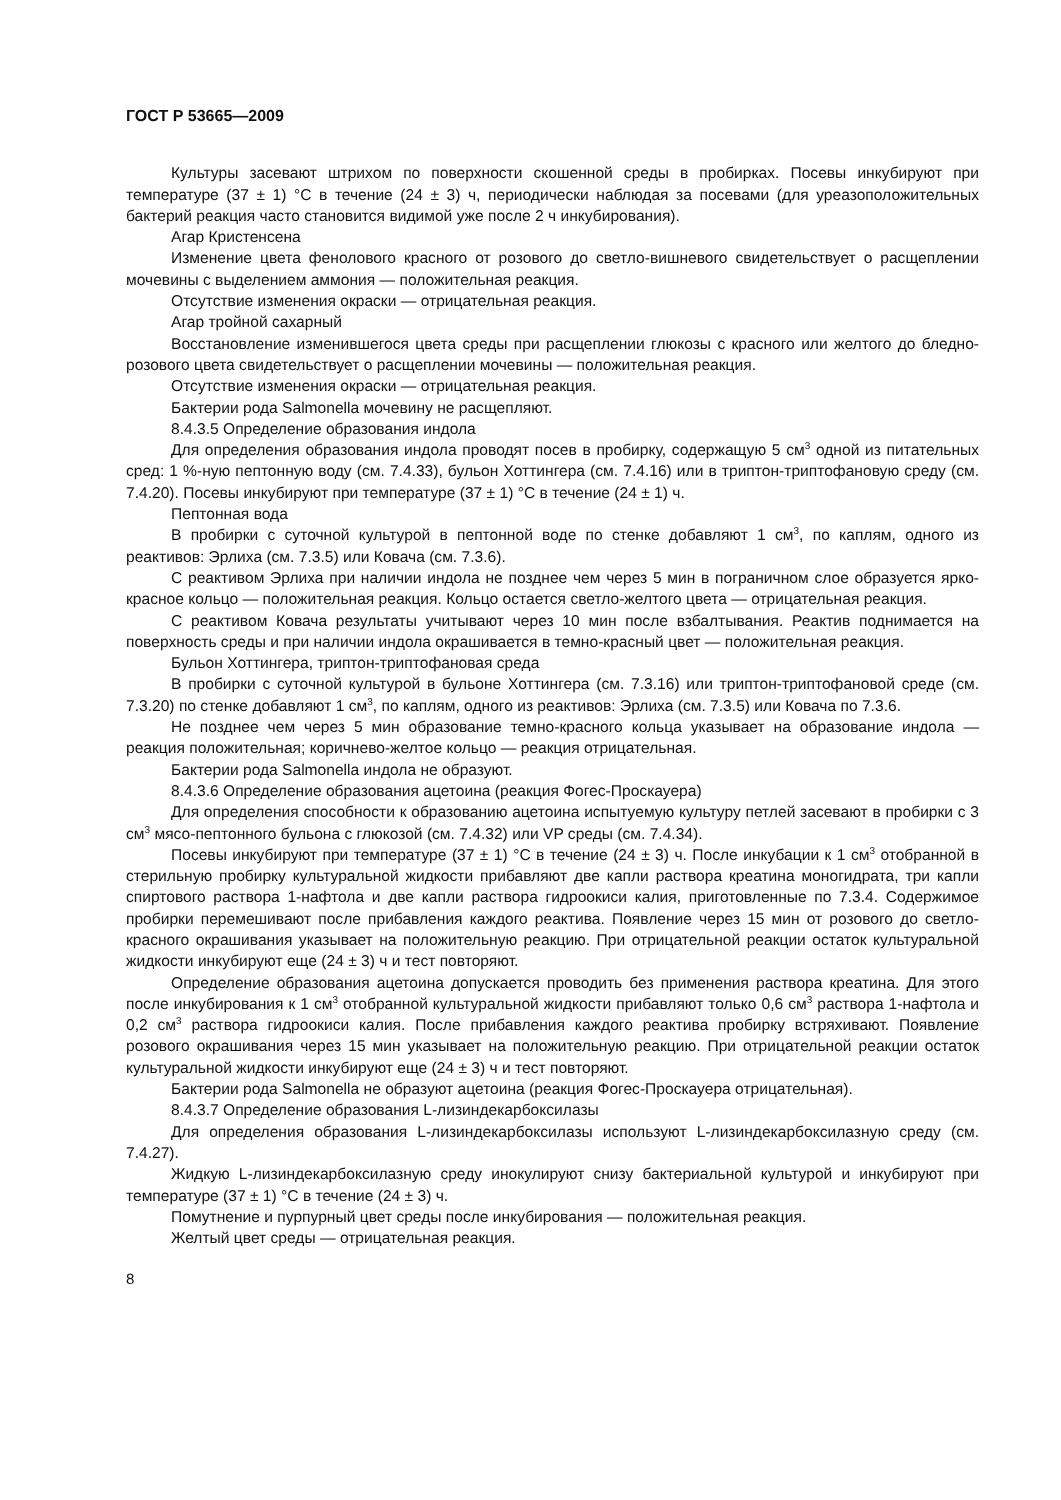ГОСТ Р 53665—2009
Культуры засевают штрихом по поверхности скошенной среды в пробирках. Посевы инкубируют при температуре (37 ± 1) °С в течение (24 ± 3) ч, периодически наблюдая за посевами (для уреазоположительных бактерий реакция часто становится видимой уже после 2 ч инкубирования).
Агар Кристенсена
Изменение цвета фенолового красного от розового до светло-вишневого свидетельствует о расщеплении мочевины с выделением аммония — положительная реакция.
Отсутствие изменения окраски — отрицательная реакция.
Агар тройной сахарный
Восстановление изменившегося цвета среды при расщеплении глюкозы с красного или желтого до бледно-розового цвета свидетельствует о расщеплении мочевины — положительная реакция.
Отсутствие изменения окраски — отрицательная реакция.
Бактерии рода Salmonella мочевину не расщепляют.
8.4.3.5 Определение образования индола
Для определения образования индола проводят посев в пробирку, содержащую 5 см<sup>3</sup> одной из питательных сред: 1 %-ную пептонную воду (см. 7.4.33), бульон Хоттингера (см. 7.4.16) или в триптон-триптофановую среду (см. 7.4.20). Посевы инкубируют при температуре (37 ± 1) °С в течение (24 ± 1) ч.
Пептонная вода
В пробирки с суточной культурой в пептонной воде по стенке добавляют 1 см<sup>3</sup>, по каплям, одного из реактивов: Эрлиха (см. 7.3.5) или Ковача (см. 7.3.6).
С реактивом Эрлиха при наличии индола не позднее чем через 5 мин в пограничном слое образуется ярко-красное кольцо — положительная реакция. Кольцо остается светло-желтого цвета — отрицательная реакция.
С реактивом Ковача результаты учитывают через 10 мин после взбалтывания. Реактив поднимается на поверхность среды и при наличии индола окрашивается в темно-красный цвет — положительная реакция.
Бульон Хоттингера, триптон-триптофановая среда
В пробирки с суточной культурой в бульоне Хоттингера (см. 7.3.16) или триптон-триптофановой среде (см. 7.3.20) по стенке добавляют 1 см<sup>3</sup>, по каплям, одного из реактивов: Эрлиха (см. 7.3.5) или Ковача по 7.3.6.
Не позднее чем через 5 мин образование темно-красного кольца указывает на образование индола — реакция положительная; коричнево-желтое кольцо — реакция отрицательная.
Бактерии рода Salmonella индола не образуют.
8.4.3.6 Определение образования ацетоина (реакция Фогес-Проскауера)
Для определения способности к образованию ацетоина испытуемую культуру петлей засевают в пробирки с 3 см<sup>3</sup> мясо-пептонного бульона с глюкозой (см. 7.4.32) или VP среды (см. 7.4.34).
Посевы инкубируют при температуре (37 ± 1) °С в течение (24 ± 3) ч. После инкубации к 1 см<sup>3</sup> отобранной в стерильную пробирку культуральной жидкости прибавляют две капли раствора креатина моногидрата, три капли спиртового раствора 1-нафтола и две капли раствора гидроокиси калия, приготовленные по 7.3.4. Содержимое пробирки перемешивают после прибавления каждого реактива. Появление через 15 мин от розового до светло-красного окрашивания указывает на положительную реакцию. При отрицательной реакции остаток культуральной жидкости инкубируют еще (24 ± 3) ч и тест повторяют.
Определение образования ацетоина допускается проводить без применения раствора креатина. Для этого после инкубирования к 1 см<sup>3</sup> отобранной культуральной жидкости прибавляют только 0,6 см<sup>3</sup> раствора 1-нафтола и 0,2 см<sup>3</sup> раствора гидроокиси калия. После прибавления каждого реактива пробирку встряхивают. Появление розового окрашивания через 15 мин указывает на положительную реакцию. При отрицательной реакции остаток культуральной жидкости инкубируют еще (24 ± 3) ч и тест повторяют.
Бактерии рода Salmonella не образуют ацетоина (реакция Фогес-Проскауера отрицательная).
8.4.3.7 Определение образования L-лизиндекарбоксилазы
Для определения образования L-лизиндекарбоксилазы используют L-лизиндекарбоксилазную среду (см. 7.4.27).
Жидкую L-лизиндекарбоксилазную среду инокулируют снизу бактериальной культурой и инкубируют при температуре (37 ± 1) °С в течение (24 ± 3) ч.
Помутнение и пурпурный цвет среды после инкубирования — положительная реакция.
Желтый цвет среды — отрицательная реакция.
8